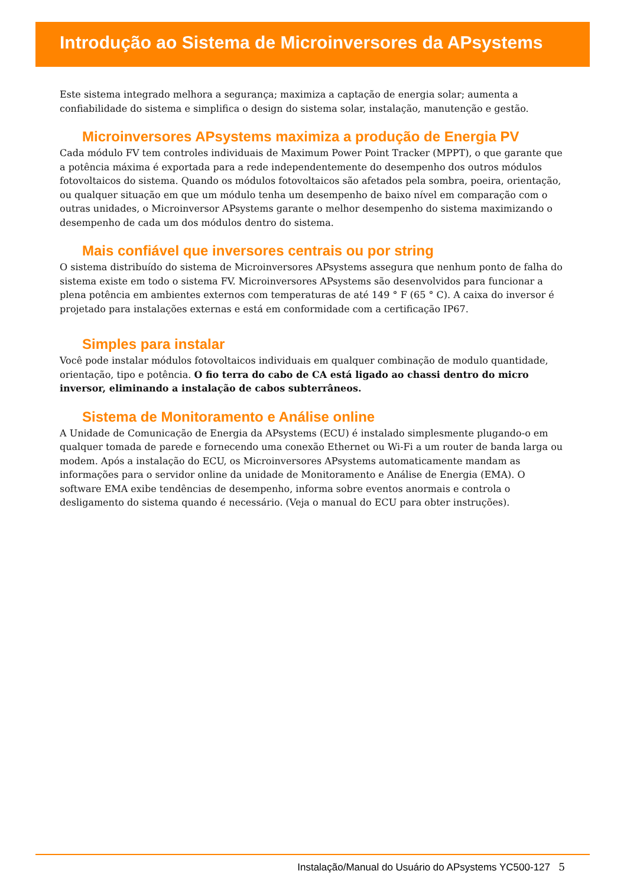Introdução ao Sistema de Microinversores da APsystems
Este sistema integrado melhora a segurança; maximiza a captação de energia solar; aumenta a confiabilidade do sistema e simplifica o design do sistema solar, instalação, manutenção e gestão.
Microinversores APsystems maximiza a produção de Energia PV
Cada módulo FV tem controles individuais de Maximum Power Point Tracker (MPPT), o que garante que a potência máxima é exportada para a rede independentemente do desempenho dos outros módulos fotovoltaicos do sistema. Quando os módulos fotovoltaicos são afetados pela sombra, poeira, orientação, ou qualquer situação em que um módulo tenha um desempenho de baixo nível em comparação com o outras unidades, o Microinversor APsystems garante o melhor desempenho do sistema maximizando o desempenho de cada um dos módulos dentro do sistema.
Mais confiável que inversores centrais ou por string
O sistema distribuído do sistema de Microinversores APsystems assegura que nenhum ponto de falha do sistema existe em todo o sistema FV. Microinversores APsystems são desenvolvidos para funcionar a plena potência em ambientes externos com temperaturas de até 149 ° F (65 ° C). A caixa do inversor é projetado para instalações externas e está em conformidade com a certificação IP67.
Simples para instalar
Você pode instalar módulos fotovoltaicos individuais em qualquer combinação de modulo quantidade, orientação, tipo e potência. O fio terra do cabo de CA está ligado ao chassi dentro do micro inversor, eliminando a instalação de cabos subterrâneos.
Sistema de Monitoramento e Análise online
A Unidade de Comunicação de Energia da APsystems (ECU) é instalado simplesmente plugando-o em qualquer tomada de parede e fornecendo uma conexão Ethernet ou Wi-Fi a um router de banda larga ou modem. Após a instalação do ECU, os Microinversores APsystems automaticamente mandam as informações para o servidor online da unidade de Monitoramento e Análise de Energia (EMA). O software EMA exibe tendências de desempenho, informa sobre eventos anormais e controla o desligamento do sistema quando é necessário. (Veja o manual do ECU para obter instruções).
Instalação/Manual do Usuário do APsystems YC500-127 5